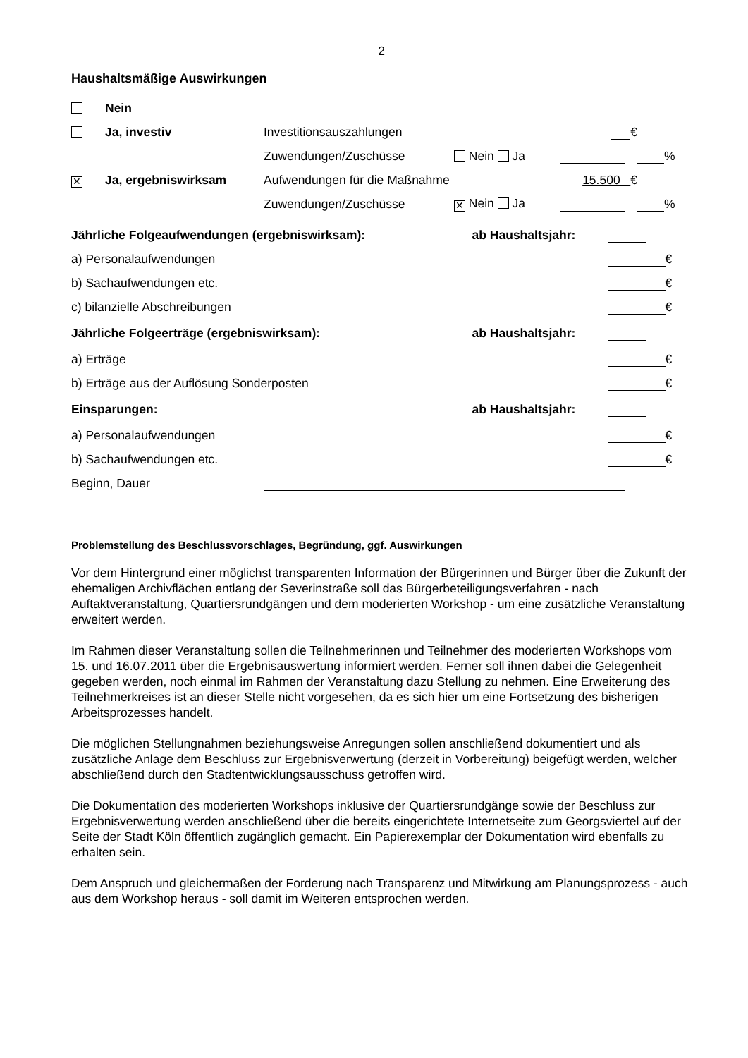2
Haushaltsmäßige Auswirkungen
| | Nein | | | | |
| | Ja, investiv | Investitionsauszahlungen | | € | |
| | | Zuwendungen/Zuschüsse | Nein Ja | | % |
| ✕ | Ja, ergebniswirksam | Aufwendungen für die Maßnahme | | 15.500 € | |
| | | Zuwendungen/Zuschüsse | ✕ Nein Ja | | % |
| Jährliche Folgeaufwendungen (ergebniswirksam): | | ab Haushaltsjahr: | |
| a) Personalaufwendungen | | | € |
| b) Sachaufwendungen etc. | | | € |
| c) bilanzielle Abschreibungen | | | € |
| Jährliche Folgeerträge (ergebniswirksam): | | ab Haushaltsjahr: | |
| a) Erträge | | | € |
| b) Erträge aus der Auflösung Sonderposten | | | € |
| Einsparungen: | | ab Haushaltsjahr: | |
| a) Personalaufwendungen | | | € |
| b) Sachaufwendungen etc. | | | € |
| Beginn, Dauer | | | |
Problemstellung des Beschlussvorschlages, Begründung, ggf. Auswirkungen
Vor dem Hintergrund einer möglichst transparenten Information der Bürgerinnen und Bürger über die Zukunft der ehemaligen Archivflächen entlang der Severinstraße soll das Bürgerbeteiligungsverfahren - nach Auftaktveranstaltung, Quartiersrundgängen und dem moderierten Workshop - um eine zusätzliche Veranstaltung erweitert werden.
Im Rahmen dieser Veranstaltung sollen die Teilnehmerinnen und Teilnehmer des moderierten Workshops vom 15. und 16.07.2011 über die Ergebnisauswertung informiert werden. Ferner soll ihnen dabei die Gelegenheit gegeben werden, noch einmal im Rahmen der Veranstaltung dazu Stellung zu nehmen. Eine Erweiterung des Teilnehmerkreises ist an dieser Stelle nicht vorgesehen, da es sich hier um eine Fortsetzung des bisherigen Arbeitsprozesses handelt.
Die möglichen Stellungnahmen beziehungsweise Anregungen sollen anschließend dokumentiert und als zusätzliche Anlage dem Beschluss zur Ergebnisverwertung (derzeit in Vorbereitung) beigefügt werden, welcher abschließend durch den Stadtentwicklungsausschuss getroffen wird.
Die Dokumentation des moderierten Workshops inklusive der Quartiersrundgänge sowie der Beschluss zur Ergebnisverwertung werden anschließend über die bereits eingerichtete Internetseite zum Georgsviertel auf der Seite der Stadt Köln öffentlich zugänglich gemacht. Ein Papierexemplar der Dokumentation wird ebenfalls zu erhalten sein.
Dem Anspruch und gleichermaßen der Forderung nach Transparenz und Mitwirkung am Planungsprozess - auch aus dem Workshop heraus - soll damit im Weiteren entsprochen werden.